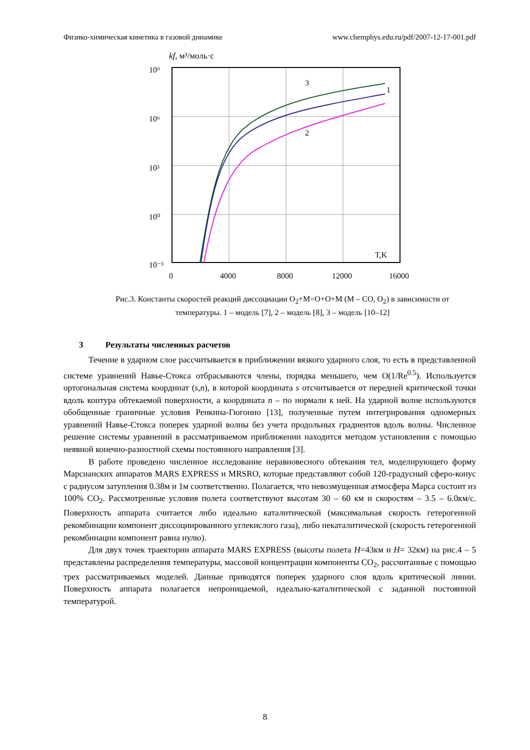Физико-химическая кинетика в газовой динамике www.chemphys.edu.ru/pdf/2007-12-17-001.pdf
kf, м³/моль·с
3
1
2
T,K
10⁹
10⁶
10³
10⁰
10⁻³
0
4000
8000
12000
16000
Рис.3. Константы скоростей реакций диссоциации O<sub>2</sub>+M=O+O+M (M – CO, O<sub>2</sub>) в зависимости от температуры. 1 – модель [7], 2 – модель [8], 3 – модель [10–12]
3 Результаты численных расчетов
Течение в ударном слое рассчитывается в приближении вязкого ударного слоя, то есть в представленной системе уравнений Навье-Стокса отбрасываются члены, порядка меньшего, чем O(1/Re<sup>0.5</sup>). Используется ортогональная система координат (s,n), в которой координата s отсчитывается от передней критической точки вдоль контура обтекаемой поверхности, а координата n – по нормали к ней. На ударной волне используются обобщенные граничные условия Ренкина-Гюгонио [13], полученные путем интегрирования одномерных уравнений Навье-Стокса поперек ударной волны без учета продольных градиентов вдоль волны. Численное решение системы уравнений в рассматриваемом приближении находится методом установления с помощью неявной конечно-разностной схемы постоянного направления [3].
В работе проведено численное исследование неравновесного обтекания тел, моделирующего форму Марсианских аппаратов MARS EXPRESS и MRSRO, которые представляют собой 120-градусный сферо-конус с радиусом затупления 0.38м и 1м соответственно. Полагается, что невозмущенная атмосфера Марса состоит из 100% CO<sub>2</sub>. Рассмотренные условия полета соответствуют высотам 30 – 60 км и скоростям – 3.5 – 6.0км/с. Поверхность аппарата считается либо идеально каталитической (максимальная скорость гетерогенной рекомбинации компонент диссоциированного углекислого газа), либо некаталитической (скорость гетерогенной рекомбинации компонент равна нулю).
Для двух точек траектории аппарата MARS EXPRESS (высоты полета H=43км и H= 32км) на рис.4 – 5 представлены распределения температуры, массовой концентрации компоненты CO<sub>2</sub>, рассчитанные с помощью трех рассматриваемых моделей. Данные приводятся поперек ударного слоя вдоль критической линии. Поверхность аппарата полагается непроницаемой, идеально-каталитической с заданной постоянной температурой.
8